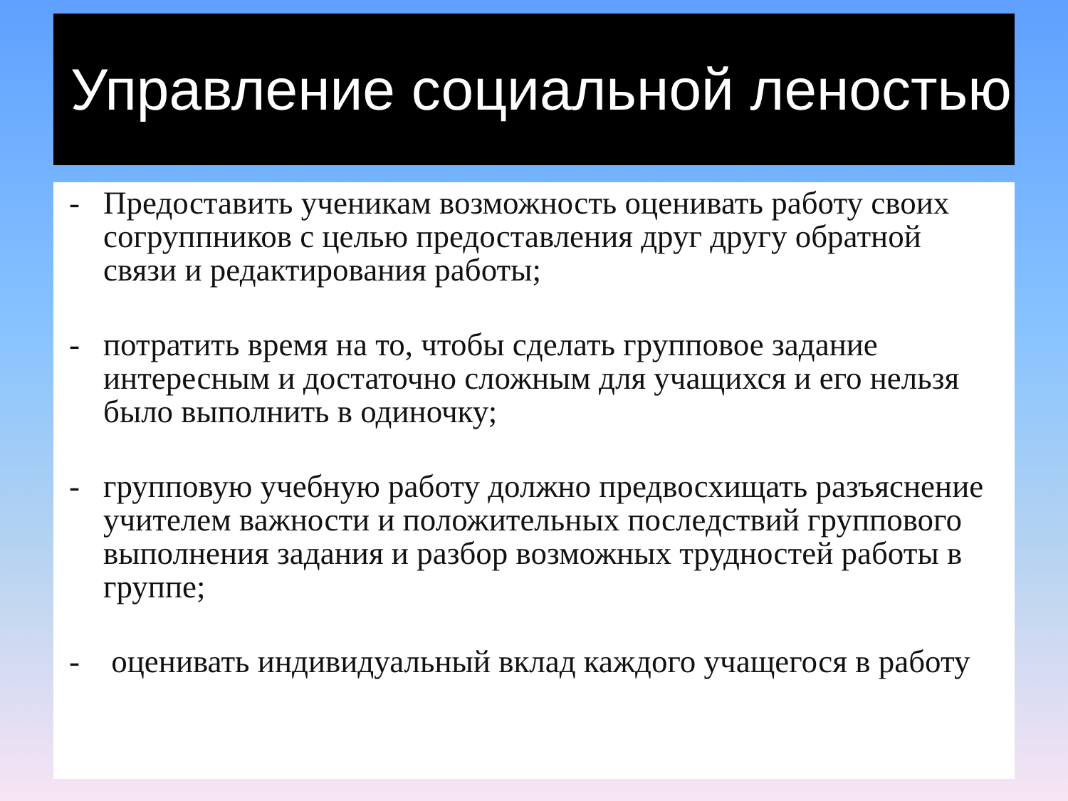Управление социальной леностью
- Предоставить ученикам возможность оценивать работу своих согруппников с целью предоставления друг другу обратной связи и редактирования работы;
- потратить время на то, чтобы сделать групповое задание интересным и достаточно сложным для учащихся и его нельзя было выполнить в одиночку;
- групповую учебную работу должно предвосхищать разъяснение учителем важности и положительных последствий группового выполнения задания и разбор возможных трудностей работы в группе;
- оценивать индивидуальный вклад каждого учащегося в работу